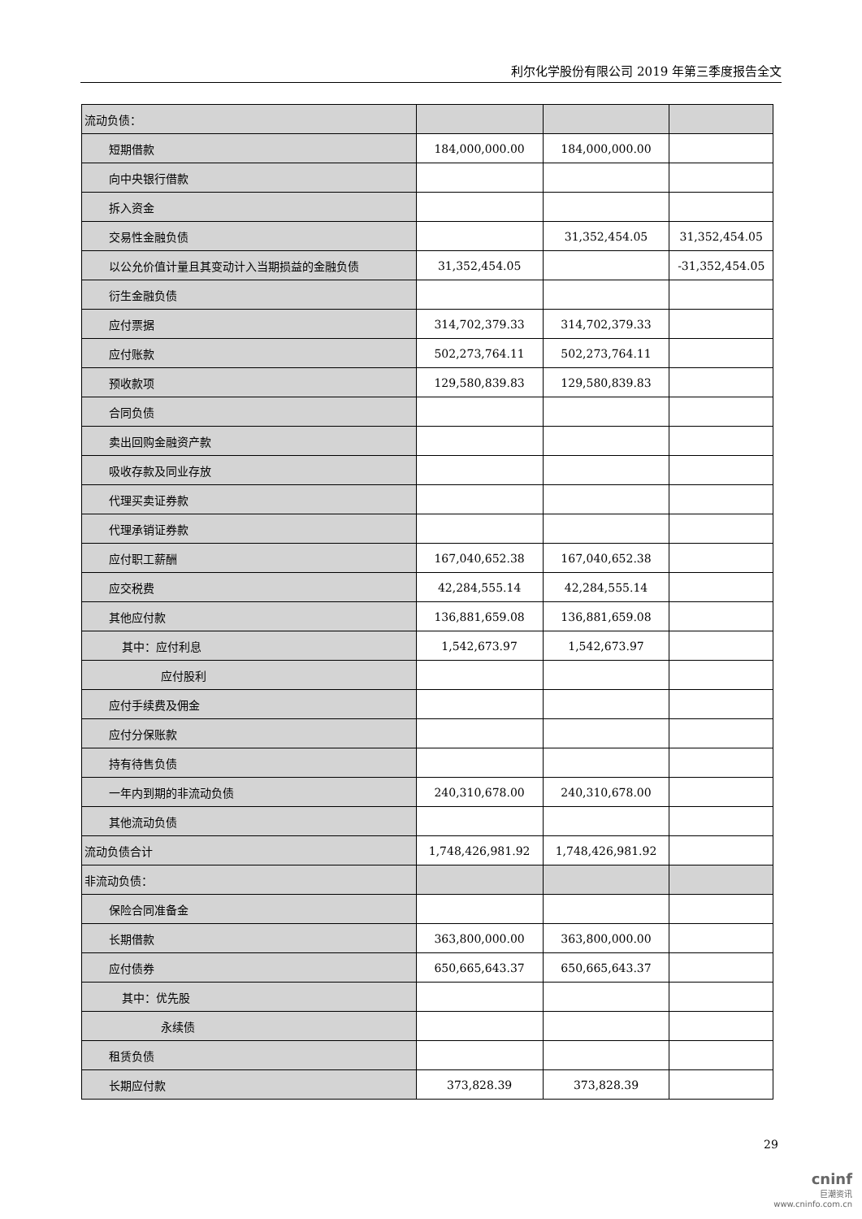利尔化学股份有限公司 2019 年第三季度报告全文
| 流动负债： | | | |
| 短期借款 | 184,000,000.00 | 184,000,000.00 | |
| 向中央银行借款 | | | |
| 拆入资金 | | | |
| 交易性金融负债 | | 31,352,454.05 | 31,352,454.05 |
| 以公允价值计量且其变动计入当期损益的金融负债 | 31,352,454.05 | | -31,352,454.05 |
| 衍生金融负债 | | | |
| 应付票据 | 314,702,379.33 | 314,702,379.33 | |
| 应付账款 | 502,273,764.11 | 502,273,764.11 | |
| 预收款项 | 129,580,839.83 | 129,580,839.83 | |
| 合同负债 | | | |
| 卖出回购金融资产款 | | | |
| 吸收存款及同业存放 | | | |
| 代理买卖证券款 | | | |
| 代理承销证券款 | | | |
| 应付职工薪酬 | 167,040,652.38 | 167,040,652.38 | |
| 应交税费 | 42,284,555.14 | 42,284,555.14 | |
| 其他应付款 | 136,881,659.08 | 136,881,659.08 | |
| 其中：应付利息 | 1,542,673.97 | 1,542,673.97 | |
| 应付股利 | | | |
| 应付手续费及佣金 | | | |
| 应付分保账款 | | | |
| 持有待售负债 | | | |
| 一年内到期的非流动负债 | 240,310,678.00 | 240,310,678.00 | |
| 其他流动负债 | | | |
| 流动负债合计 | 1,748,426,981.92 | 1,748,426,981.92 | |
| 非流动负债： | | | |
| 保险合同准备金 | | | |
| 长期借款 | 363,800,000.00 | 363,800,000.00 | |
| 应付债券 | 650,665,643.37 | 650,665,643.37 | |
| 其中：优先股 | | | |
| 永续债 | | | |
| 租赁负债 | | | |
| 长期应付款 | 373,828.39 | 373,828.39 | |
29
cninf
巨潮资讯
www.cninfo.com.cn